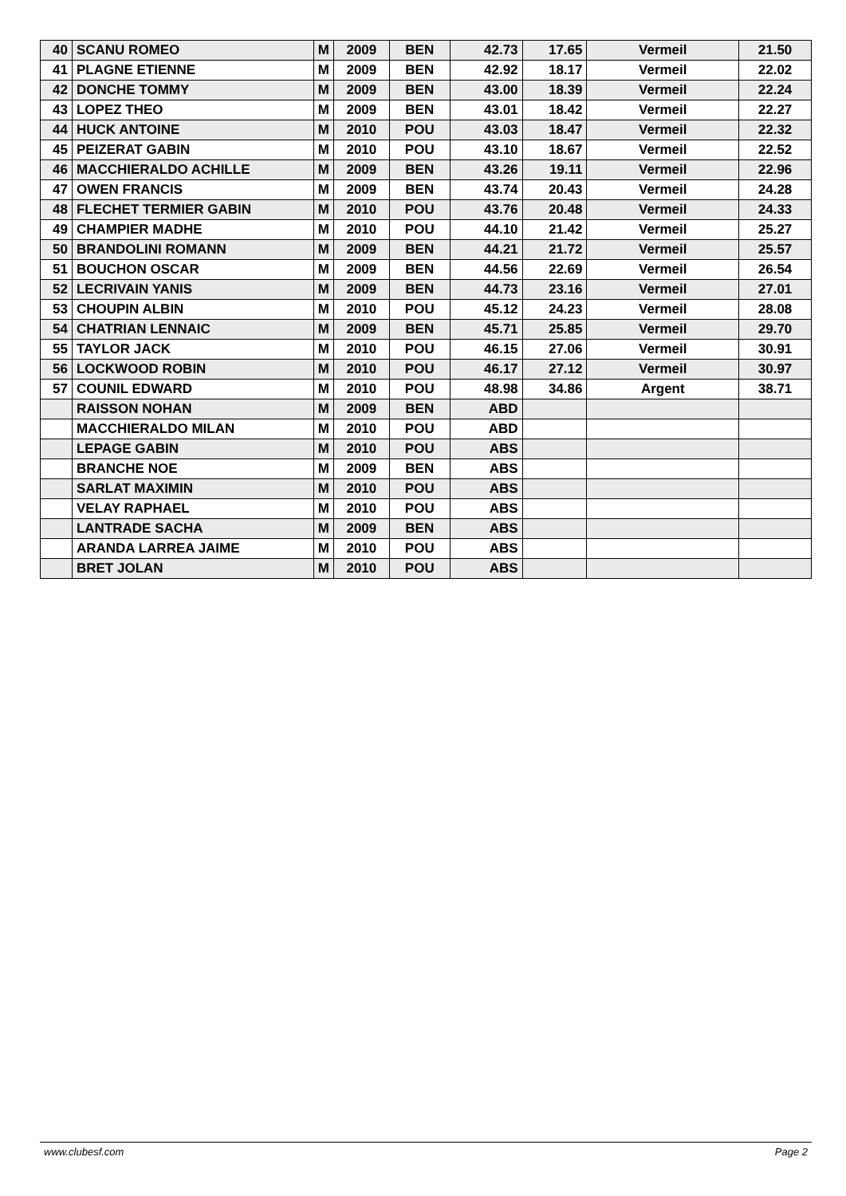| 40 | SCANU ROMEO | M | 2009 | BEN | 42.73 | 17.65 | Vermeil | 21.50 |
| 41 | PLAGNE ETIENNE | M | 2009 | BEN | 42.92 | 18.17 | Vermeil | 22.02 |
| 42 | DONCHE TOMMY | M | 2009 | BEN | 43.00 | 18.39 | Vermeil | 22.24 |
| 43 | LOPEZ THEO | M | 2009 | BEN | 43.01 | 18.42 | Vermeil | 22.27 |
| 44 | HUCK ANTOINE | M | 2010 | POU | 43.03 | 18.47 | Vermeil | 22.32 |
| 45 | PEIZERAT GABIN | M | 2010 | POU | 43.10 | 18.67 | Vermeil | 22.52 |
| 46 | MACCHIERALDO ACHILLE | M | 2009 | BEN | 43.26 | 19.11 | Vermeil | 22.96 |
| 47 | OWEN FRANCIS | M | 2009 | BEN | 43.74 | 20.43 | Vermeil | 24.28 |
| 48 | FLECHET TERMIER GABIN | M | 2010 | POU | 43.76 | 20.48 | Vermeil | 24.33 |
| 49 | CHAMPIER MADHE | M | 2010 | POU | 44.10 | 21.42 | Vermeil | 25.27 |
| 50 | BRANDOLINI ROMANN | M | 2009 | BEN | 44.21 | 21.72 | Vermeil | 25.57 |
| 51 | BOUCHON OSCAR | M | 2009 | BEN | 44.56 | 22.69 | Vermeil | 26.54 |
| 52 | LECRIVAIN YANIS | M | 2009 | BEN | 44.73 | 23.16 | Vermeil | 27.01 |
| 53 | CHOUPIN ALBIN | M | 2010 | POU | 45.12 | 24.23 | Vermeil | 28.08 |
| 54 | CHATRIAN LENNAIC | M | 2009 | BEN | 45.71 | 25.85 | Vermeil | 29.70 |
| 55 | TAYLOR JACK | M | 2010 | POU | 46.15 | 27.06 | Vermeil | 30.91 |
| 56 | LOCKWOOD ROBIN | M | 2010 | POU | 46.17 | 27.12 | Vermeil | 30.97 |
| 57 | COUNIL EDWARD | M | 2010 | POU | 48.98 | 34.86 | Argent | 38.71 |
| | RAISSON NOHAN | M | 2009 | BEN | ABD | | | |
| | MACCHIERALDO MILAN | M | 2010 | POU | ABD | | | |
| | LEPAGE GABIN | M | 2010 | POU | ABS | | | |
| | BRANCHE NOE | M | 2009 | BEN | ABS | | | |
| | SARLAT MAXIMIN | M | 2010 | POU | ABS | | | |
| | VELAY RAPHAEL | M | 2010 | POU | ABS | | | |
| | LANTRADE SACHA | M | 2009 | BEN | ABS | | | |
| | ARANDA LARREA JAIME | M | 2010 | POU | ABS | | | |
| | BRET JOLAN | M | 2010 | POU | ABS | | | |
www.clubesf.com Page 2